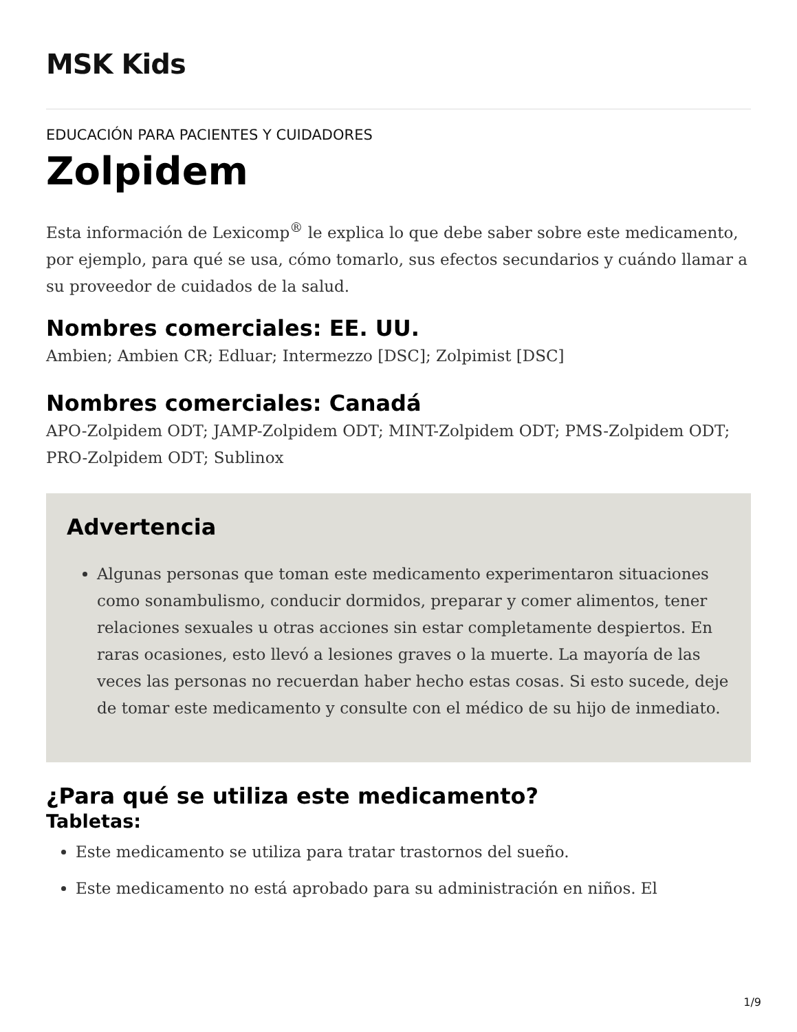MSK Kids
EDUCACIÓN PARA PACIENTES Y CUIDADORES
Zolpidem
Esta información de Lexicomp<sup>®</sup> le explica lo que debe saber sobre este medicamento, por ejemplo, para qué se usa, cómo tomarlo, sus efectos secundarios y cuándo llamar a su proveedor de cuidados de la salud.
Nombres comerciales: EE. UU.
Ambien; Ambien CR; Edluar; Intermezzo [DSC]; Zolpimist [DSC]
Nombres comerciales: Canadá
APO-Zolpidem ODT; JAMP-Zolpidem ODT; MINT-Zolpidem ODT; PMS-Zolpidem ODT; PRO-Zolpidem ODT; Sublinox
Advertencia
Algunas personas que toman este medicamento experimentaron situaciones como sonambulismo, conducir dormidos, preparar y comer alimentos, tener relaciones sexuales u otras acciones sin estar completamente despiertos. En raras ocasiones, esto llevó a lesiones graves o la muerte. La mayoría de las veces las personas no recuerdan haber hecho estas cosas. Si esto sucede, deje de tomar este medicamento y consulte con el médico de su hijo de inmediato.
¿Para qué se utiliza este medicamento?
Tabletas:
Este medicamento se utiliza para tratar trastornos del sueño.
Este medicamento no está aprobado para su administración en niños. El
1/9